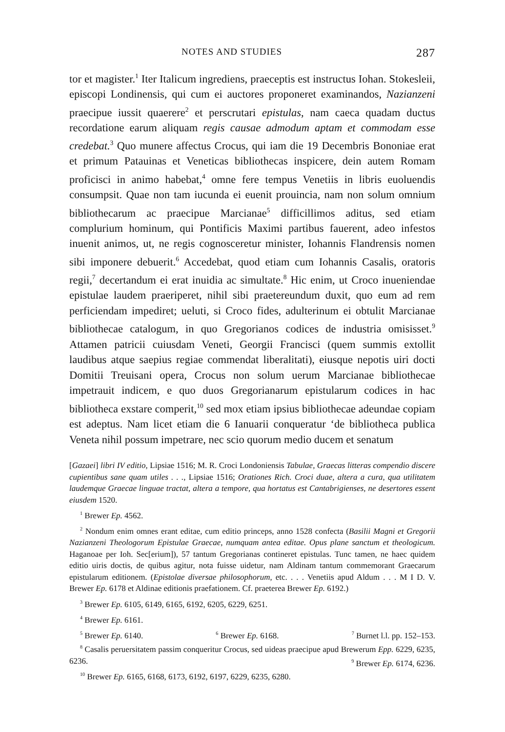NOTES AND STUDIES 287
tor et magister.<sup>1</sup> Iter Italicum ingrediens, praeceptis est instructus Iohan. Stokesleii, episcopi Londinensis, qui cum ei auctores proponeret examinandos, Nazianzeni praecipue iussit quaerere<sup>2</sup> et perscrutari epistulas, nam caeca quadam ductus recordatione earum aliquam regis causae admodum aptam et commodam esse credebat.<sup>3</sup> Quo munere affectus Crocus, qui iam die 19 Decembris Bononiae erat et primum Patauinas et Veneticas bibliothecas inspicere, dein autem Romam proficisci in animo habebat,<sup>4</sup> omne fere tempus Venetiis in libris euoluendis consumpsit. Quae non tam iucunda ei euenit prouincia, nam non solum omnium bibliothecarum ac praecipue Marcianae<sup>5</sup> difficillimos aditus, sed etiam complurium hominum, qui Pontificis Maximi partibus fauerent, adeo infestos inuenit animos, ut, ne regis cognosceretur minister, Iohannis Flandrensis nomen sibi imponere debuerit.<sup>6</sup> Accedebat, quod etiam cum Iohannis Casalis, oratoris regii,<sup>7</sup> decertandum ei erat inuidia ac simultate.<sup>8</sup> Hic enim, ut Croco inueniendae epistulae laudem praeriperet, nihil sibi praetereundum duxit, quo eum ad rem perficiendam impediret; ueluti, si Croco fides, adulterinum ei obtulit Marcianae bibliothecae catalogum, in quo Gregorianos codices de industria omisisset.<sup>9</sup> Attamen patricii cuiusdam Veneti, Georgii Francisci (quem summis extollit laudibus atque saepius regiae commendat liberalitati), eiusque nepotis uiri docti Domitii Treuisani opera, Crocus non solum uerum Marcianae bibliothecae impetrauit indicem, e quo duos Gregorianarum epistularum codices in hac bibliotheca exstare comperit,<sup>10</sup> sed mox etiam ipsius bibliothecae adeundae copiam est adeptus. Nam licet etiam die 6 Ianuarii conqueratur ‘de bibliotheca publica Veneta nihil possum impetrare, nec scio quorum medio ducem et senatum
[Gazaei] libri IV editio, Lipsiae 1516; M. R. Croci Londoniensis Tabulae, Graecas litteras compendio discere cupientibus sane quam utiles . . ., Lipsiae 1516; Orationes Rich. Croci duae, altera a cura, qua utilitatem laudemque Graecae linguae tractat, altera a tempore, qua hortatus est Cantabrigienses, ne desertores essent eiusdem 1520.
<sup>1</sup> Brewer Ep. 4562.
<sup>2</sup> Nondum enim omnes erant editae, cum editio princeps, anno 1528 confecta (Basilii Magni et Gregorii Nazianzeni Theologorum Epistulae Graecae, numquam antea editae. Opus plane sanctum et theologicum. Haganoae per Ioh. Sec[erium]), 57 tantum Gregorianas contineret epistulas. Tunc tamen, ne haec quidem editio uiris doctis, de quibus agitur, nota fuisse uidetur, nam Aldinam tantum commemorant Graecarum epistularum editionem. (Epistolae diversae philosophorum, etc. . . . Venetiis apud Aldum . . . M I D. V. Brewer Ep. 6178 et Aldinae editionis praefationem. Cf. praeterea Brewer Ep. 6192.)
<sup>3</sup> Brewer Ep. 6105, 6149, 6165, 6192, 6205, 6229, 6251.
<sup>4</sup> Brewer Ep. 6161.
<sup>5</sup> Brewer Ep. 6140. <sup>6</sup> Brewer Ep. 6168. <sup>7</sup> Burnet l.l. pp. 152–153.
<sup>8</sup> Casalis peruersitatem passim conqueritur Crocus, sed uideas praecipue apud Brewerum Epp. 6229, 6235, 6236. <sup>9</sup> Brewer Ep. 6174, 6236.
<sup>10</sup> Brewer Ep. 6165, 6168, 6173, 6192, 6197, 6229, 6235, 6280.